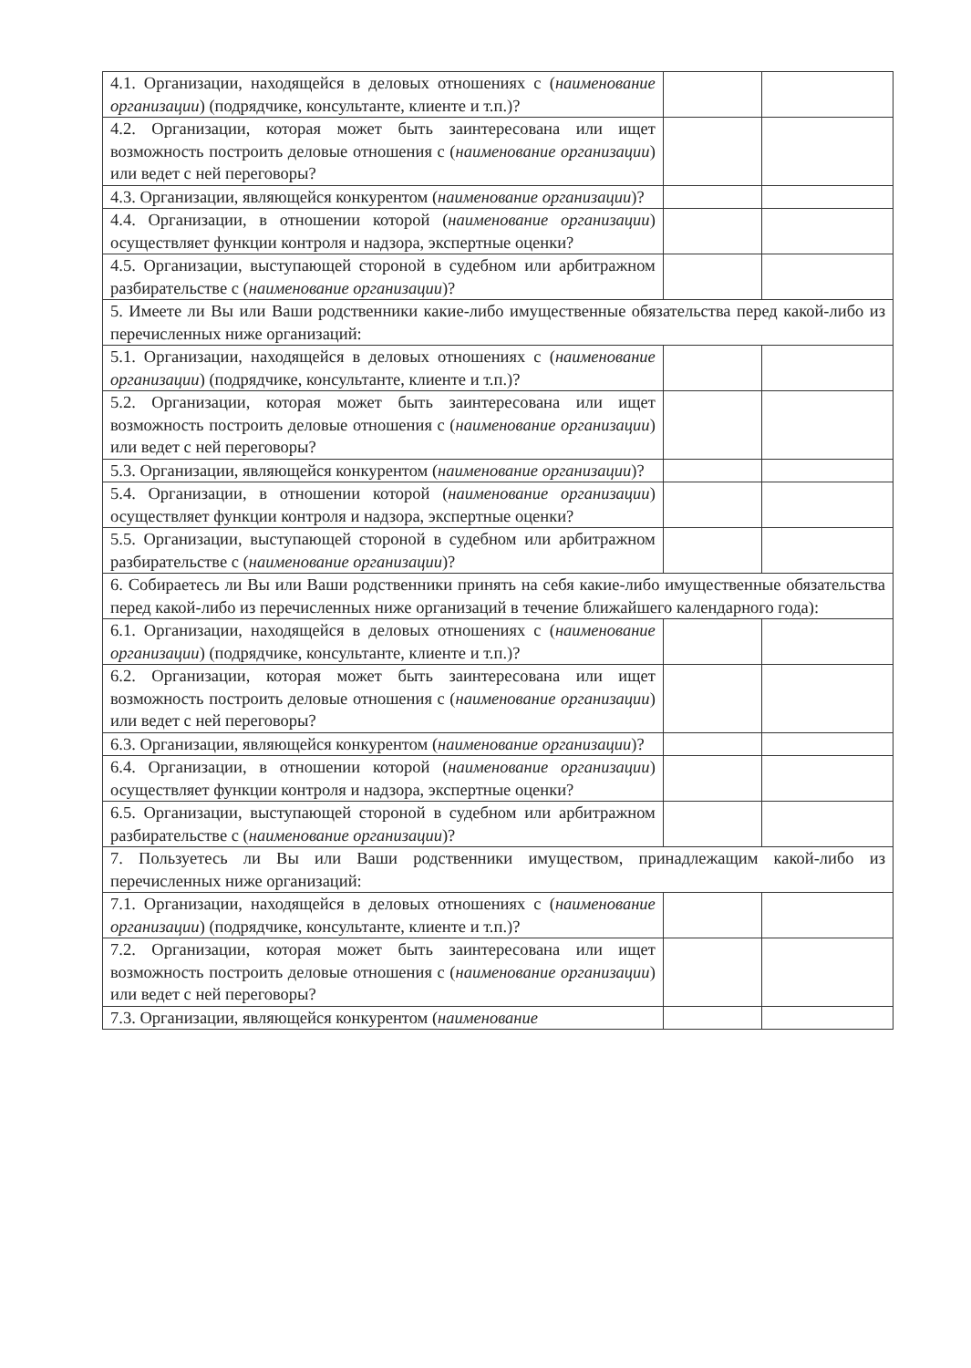| 4.1. Организации, находящейся в деловых отношениях с ( наименование организации ) (подрядчике, консультанте, клиенте и т.п.)? | | |
| 4.2. Организации, которая может быть заинтересована или ищет возможность построить деловые отношения с ( наименование организации ) или ведет с ней переговоры? | | |
| 4.3. Организации, являющейся конкурентом ( наименование организации )? | | |
| 4.4. Организации, в отношении которой ( наименование организации ) осуществляет функции контроля и надзора, экспертные оценки? | | |
| 4.5. Организации, выступающей стороной в судебном или арбитражном разбирательстве с ( наименование организации )? | | |
| 5. Имеете ли Вы или Ваши родственники какие-либо имущественные обязательства перед какой-либо из перечисленных ниже организаций: | | |
| 5.1. Организации, находящейся в деловых отношениях с ( наименование организации ) (подрядчике, консультанте, клиенте и т.п.)? | | |
| 5.2. Организации, которая может быть заинтересована или ищет возможность построить деловые отношения с ( наименование организации ) или ведет с ней переговоры? | | |
| 5.3. Организации, являющейся конкурентом ( наименование организации )? | | |
| 5.4. Организации, в отношении которой ( наименование организации ) осуществляет функции контроля и надзора, экспертные оценки? | | |
| 5.5. Организации, выступающей стороной в судебном или арбитражном разбирательстве с ( наименование организации )? | | |
| 6. Собираетесь ли Вы или Ваши родственники принять на себя какие-либо имущественные обязательства перед какой-либо из перечисленных ниже организаций в течение ближайшего календарного года): | | |
| 6.1. Организации, находящейся в деловых отношениях с ( наименование организации ) (подрядчике, консультанте, клиенте и т.п.)? | | |
| 6.2. Организации, которая может быть заинтересована или ищет возможность построить деловые отношения с ( наименование организации ) или ведет с ней переговоры? | | |
| 6.3. Организации, являющейся конкурентом ( наименование организации )? | | |
| 6.4. Организации, в отношении которой ( наименование организации ) осуществляет функции контроля и надзора, экспертные оценки? | | |
| 6.5. Организации, выступающей стороной в судебном или арбитражном разбирательстве с ( наименование организации )? | | |
| 7. Пользуетесь ли Вы или Ваши родственники имуществом, принадлежащим какой-либо из перечисленных ниже организаций: | | |
| 7.1. Организации, находящейся в деловых отношениях с ( наименование организации ) (подрядчике, консультанте, клиенте и т.п.)? | | |
| 7.2. Организации, которая может быть заинтересована или ищет возможность построить деловые отношения с ( наименование организации ) или ведет с ней переговоры? | | |
| 7.3. Организации, являющейся конкурентом ( наименование | | |